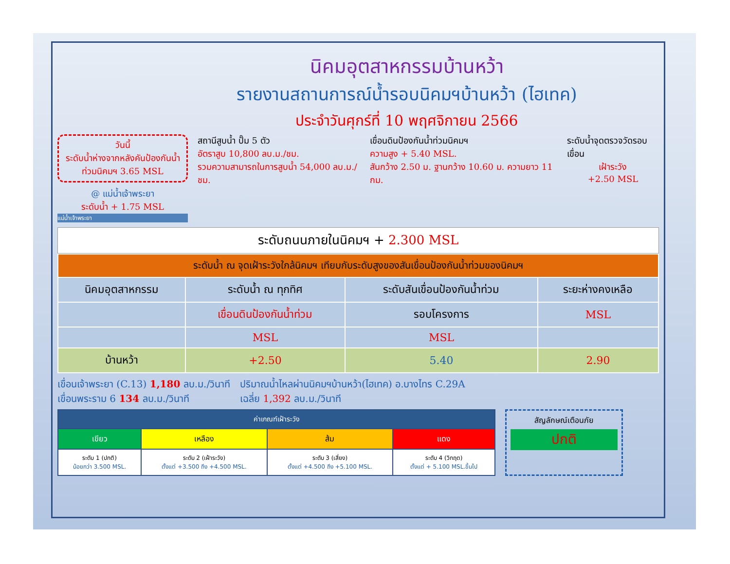นิคมอุตสาหกรรมบ้านหว้า
รายงานสถานการณ์น้ำรอบนิคมฯบ้านหว้า (ไฮเทค)
ประจำวันศุกร์ที่ 10 พฤศจิกายน 2566
วันนี้
ระดับน้ำห่างจากหลังคันป้องกันน้ำท่วมนิคมฯ 3.65 MSL
@ แม่น้ำเจ้าพระยา
ระดับน้ำ + 1.75 MSL
แม่น้ำเจ้าพระยา
สถานีสูบน้ำ ปั๊ม 5 ตัว
อัตราสูบ 10,800 ลบ.ม./ชม.
รวมความสามารถในการสูบน้ำ 54,000 ลบ.ม./ชม.
เขื่อนดินป้องกันน้ำท่วมนิคมฯ
ความสูง + 5.40 MSL.
สันกว้าง 2.50 ม. ฐานกว้าง 10.60 ม. ความยาว 11 กม.
ระดับน้ำจุดตรวจวัดรอบเขื่อน
เฝ้าระวัง
+2.50 MSL
ระดับถนนภายในนิคมฯ + 2.300 MSL
| ระดับน้ำ ณ จุดเฝ้าระวังใกล้นิคมฯ เทียบกับระดับสูงของสันเขื่อนป้องกันน้ำท่วมของนิคมฯ | | | |
| นิคมอุตสาหกรรม | ระดับน้ำ ณ ทุกทิศ | ระดับสันเขื่อนป้องกันน้ำท่วม | ระยะห่างคงเหลือ |
| | เขื่อนดินป้องกันน้ำท่วม | รอบโครงการ | MSL |
| | MSL | MSL | |
| บ้านหว้า | +2.50 | 5.40 | 2.90 |
เขื่อนเจ้าพระยา (C.13) 1,180 ลบ.ม./วินาที
เขื่อนพระราม 6 134 ลบ.ม./วินาที
ปริมาณน้ำไหลผ่านนิคมฯบ้านหว้า(ไฮเทค) อ.บางไทร C.29A
เฉลี่ย 1,392 ลบ.ม./วินาที
| ค่าเกณฑ์เฝ้าระวัง | | | |
| เขียว | เหลือง | ส้ม | แดง |
| ระดับ 1 (ปกติ) น้อยกว่า 3.500 MSL. | ระดับ 2 (เฝ้าระวัง) ตั้งแต่ +3.500 ถึง +4.500 MSL. | ระดับ 3 (เสี่ยง) ตั้งแต่ +4.500 ถึง +5.100 MSL. | ระดับ 4 (วิกฤต) ตั้งแต่ + 5.100 MSL.ขึ้นไป |
สัญลักษณ์เตือนภัย
ปกติ